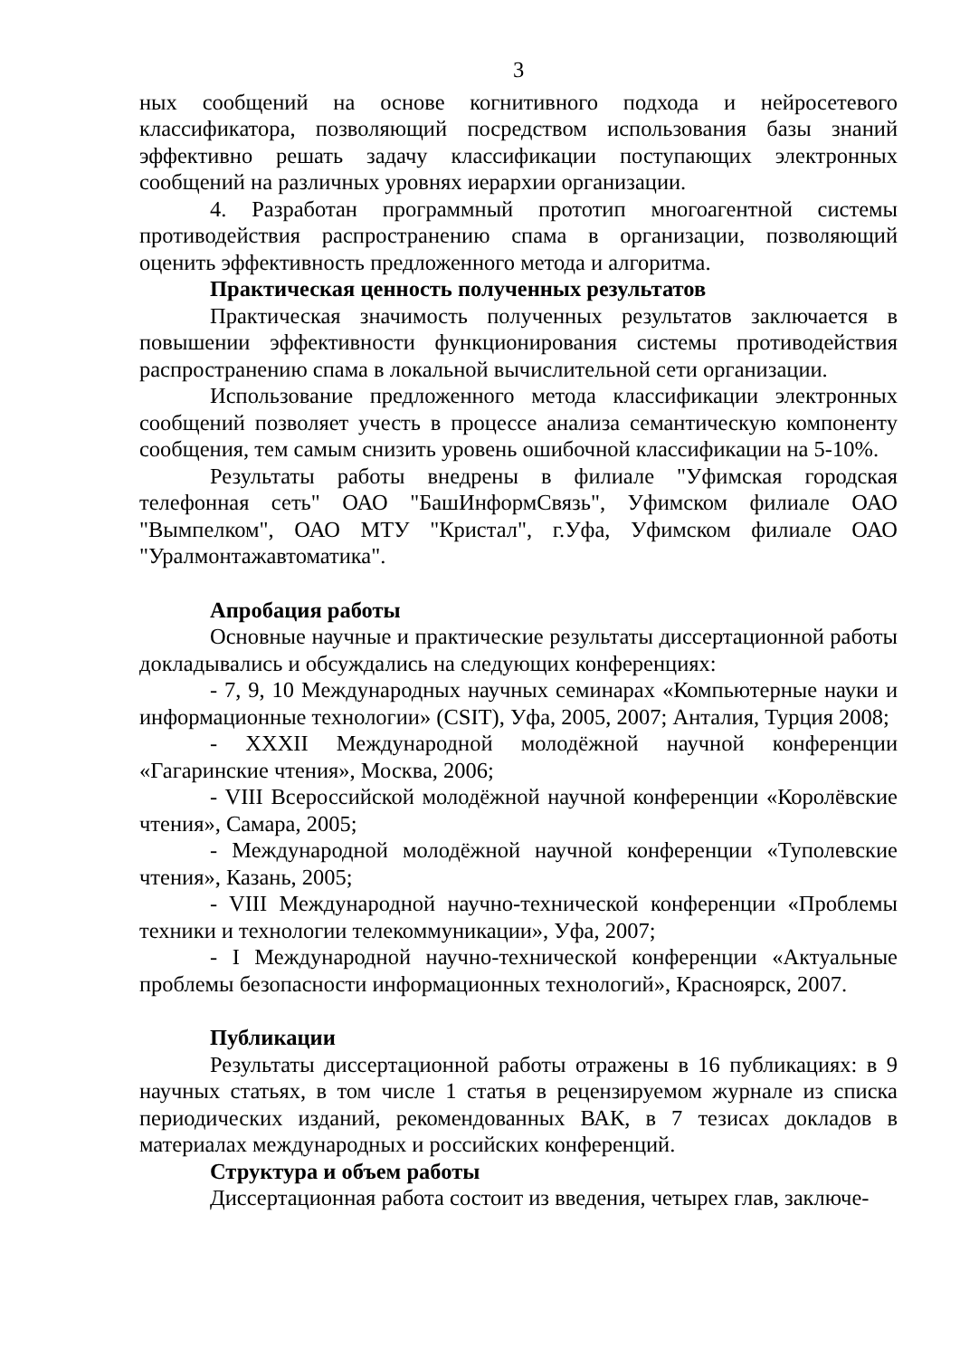3
ных сообщений на основе когнитивного подхода и нейросетевого классификатора, позволяющий посредством использования базы знаний эффективно решать задачу классификации поступающих электронных сообщений на различных уровнях иерархии организации.
4. Разработан программный прототип многоагентной системы противодействия распространению спама в организации, позволяющий оценить эффективность предложенного метода и алгоритма.
Практическая ценность полученных результатов
Практическая значимость полученных результатов заключается в повышении эффективности функционирования системы противодействия распространению спама в локальной вычислительной сети организации.
Использование предложенного метода классификации электронных сообщений позволяет учесть в процессе анализа семантическую компоненту сообщения, тем самым снизить уровень ошибочной классификации на 5-10%.
Результаты работы внедрены в филиале "Уфимская городская телефонная сеть" ОАО "БашИнформСвязь", Уфимском филиале ОАО "Вымпелком", ОАО МТУ "Кристал", г.Уфа, Уфимском филиале ОАО "Уралмонтажавтоматика".
Апробация работы
Основные научные и практические результаты диссертационной работы докладывались и обсуждались на следующих конференциях:
- 7, 9, 10 Международных научных семинарах «Компьютерные науки и информационные технологии» (CSIT), Уфа, 2005, 2007; Анталия, Турция 2008;
- XXXII Международной молодёжной научной конференции «Гагаринские чтения», Москва, 2006;
- VIII Всероссийской молодёжной научной конференции «Королёвские чтения», Самара, 2005;
- Международной молодёжной научной конференции «Туполевские чтения», Казань, 2005;
- VIII Международной научно-технической конференции «Проблемы техники и технологии телекоммуникации», Уфа, 2007;
- I Международной научно-технической конференции «Актуальные проблемы безопасности информационных технологий», Красноярск, 2007.
Публикации
Результаты диссертационной работы отражены в 16 публикациях: в 9 научных статьях, в том числе 1 статья в рецензируемом журнале из списка периодических изданий, рекомендованных ВАК, в 7 тезисах докладов в материалах международных и российских конференций.
Структура и объем работы
Диссертационная работа состоит из введения, четырех глав, заключе-